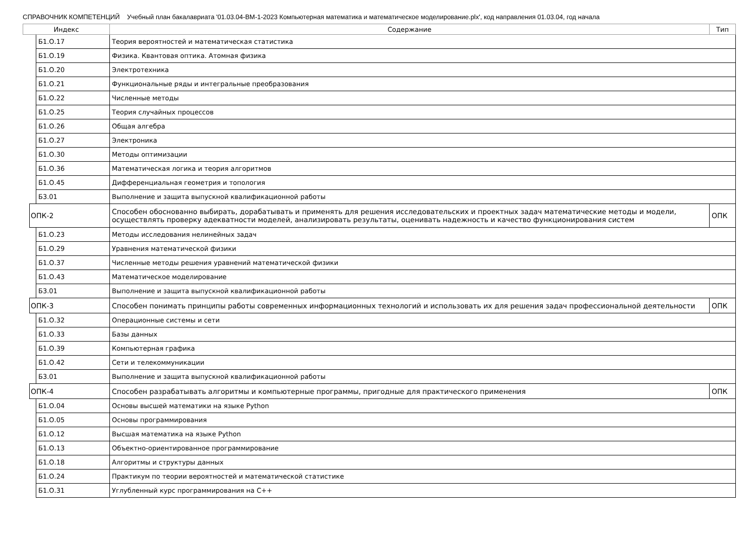СПРАВОЧНИК КОМПЕТЕНЦИЙ Учебный план бакалавриата '01.03.04-ВМ-1-2023 Компьютерная математика и математическое моделирование.plx', код направления 01.03.04, год начала
| Индекс | | | Содержание | Тип |
| --- | --- | --- | --- | --- |
| | | Б1.О.17 | Теория вероятностей и математическая статистика | |
| | | Б1.О.19 | Физика. Квантовая оптика. Атомная физика | |
| | | Б1.О.20 | Электротехника | |
| | | Б1.О.21 | Функциональные ряды и интегральные преобразования | |
| | | Б1.О.22 | Численные методы | |
| | | Б1.О.25 | Теория случайных процессов | |
| | | Б1.О.26 | Общая алгебра | |
| | | Б1.О.27 | Электроника | |
| | | Б1.О.30 | Методы оптимизации | |
| | | Б1.О.36 | Математическая логика и теория алгоритмов | |
| | | Б1.О.45 | Дифференциальная геометрия и топология | |
| | | Б3.01 | Выполнение и защита выпускной квалификационной работы | |
| | ОПК-2 | | Способен обоснованно выбирать, дорабатывать и применять для решения исследовательских и проектных задач математические методы и модели, осуществлять проверку адекватности моделей, анализировать результаты, оценивать надежность и качество функционирования систем | ОПК |
| | | Б1.О.23 | Методы исследования нелинейных задач | |
| | | Б1.О.29 | Уравнения математической физики | |
| | | Б1.О.37 | Численные методы решения уравнений математической физики | |
| | | Б1.О.43 | Математическое моделирование | |
| | | Б3.01 | Выполнение и защита выпускной квалификационной работы | |
| | ОПК-3 | | Способен понимать принципы работы современных информационных технологий и использовать их для решения задач профессиональной деятельности | ОПК |
| | | Б1.О.32 | Операционные системы и сети | |
| | | Б1.О.33 | Базы данных | |
| | | Б1.О.39 | Компьютерная графика | |
| | | Б1.О.42 | Сети и телекоммуникации | |
| | | Б3.01 | Выполнение и защита выпускной квалификационной работы | |
| | ОПК-4 | | Способен разрабатывать алгоритмы и компьютерные программы, пригодные для практического применения | ОПК |
| | | Б1.О.04 | Основы высшей математики на языке Python | |
| | | Б1.О.05 | Основы программирования | |
| | | Б1.О.12 | Высшая математика на языке Python | |
| | | Б1.О.13 | Объектно-ориентированное программирование | |
| | | Б1.О.18 | Алгоритмы и структуры данных | |
| | | Б1.О.24 | Практикум по теории вероятностей и математической статистике | |
| | | Б1.О.31 | Углубленный курс программирования на С++ | |